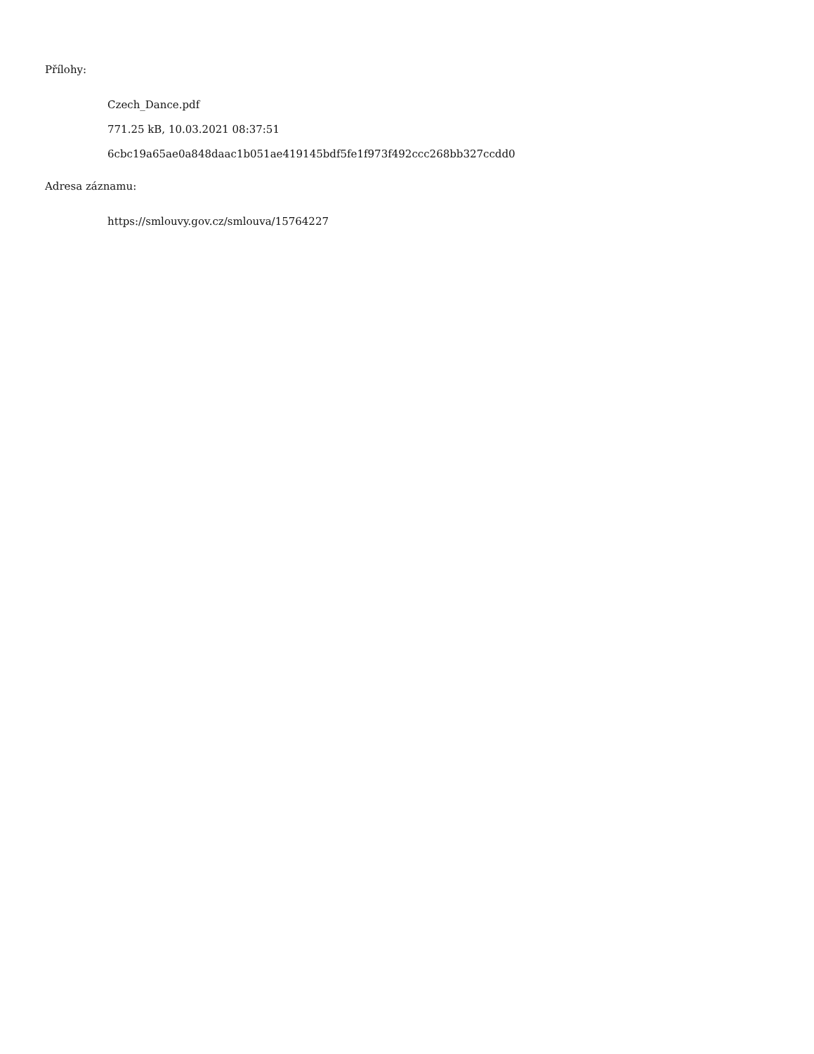Přílohy:
Czech_Dance.pdf
771.25 kB, 10.03.2021 08:37:51
6cbc19a65ae0a848daac1b051ae419145bdf5fe1f973f492ccc268bb327ccdd0
Adresa záznamu:
https://smlouvy.gov.cz/smlouva/15764227